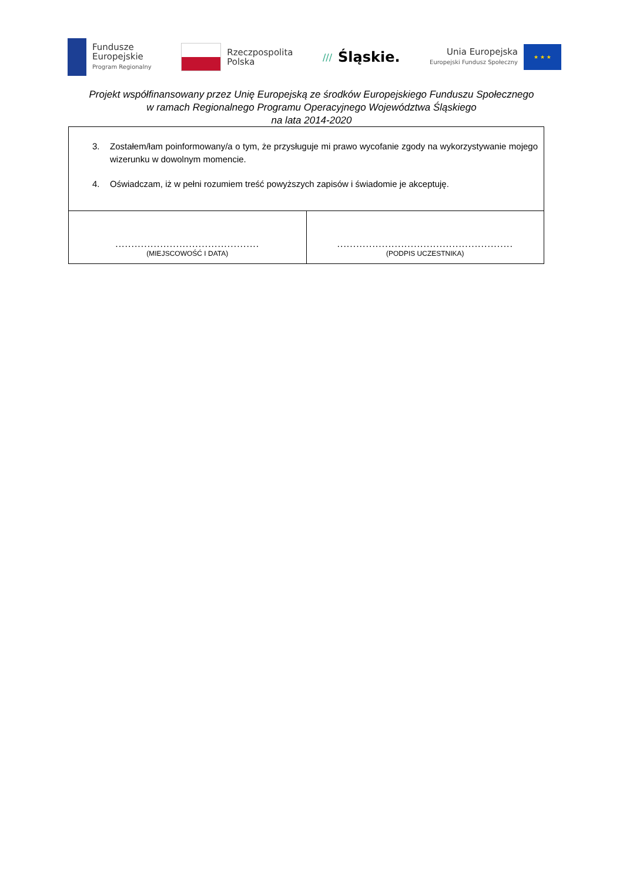Fundusze
Europejskie
Program Regionalny
Rzeczpospolita
Polska
/// Śląskie.
Unia Europejska
Europejski Fundusz Społeczny
★ ★ ★
Projekt współfinansowany przez Unię Europejską ze środków Europejskiego Funduszu Społecznego
w ramach Regionalnego Programu Operacyjnego Województwa Śląskiego
na lata 2014-2020
| 3. Zostałem/łam poinformowany/a o tym, że przysługuje mi prawo wycofanie zgody na wykorzystywanie mojego wizerunku w dowolnym momencie. 4. Oświadczam, iż w pełni rozumiem treść powyższych zapisów i świadomie je akceptuję. | |
| ............................................. (MIEJSCOWOŚĆ I DATA) | ....................................................... (PODPIS UCZESTNIKA) |